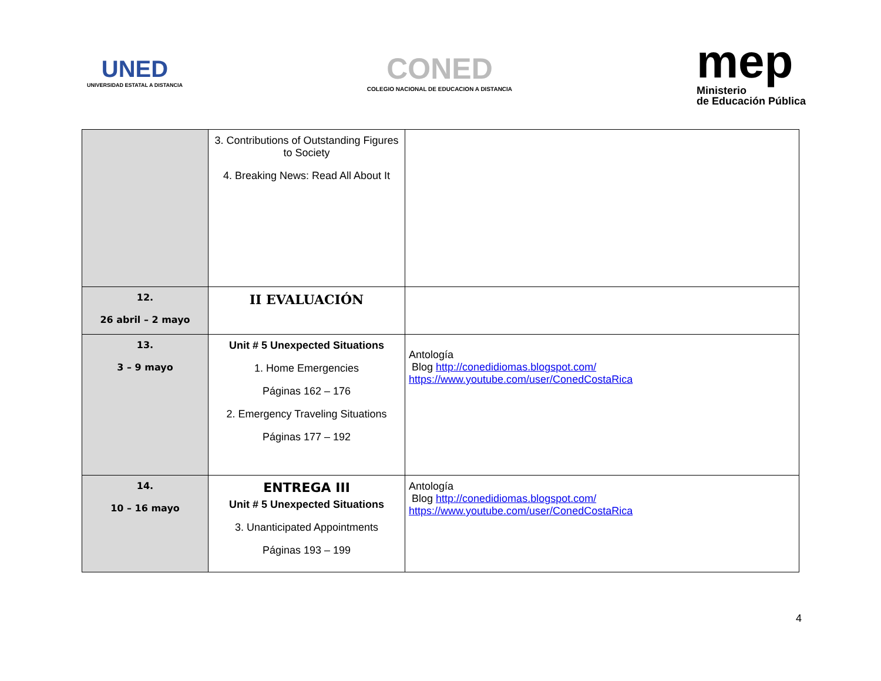UNED
UNIVERSIDAD ESTATAL A DISTANCIA
CONED
COLEGIO NACIONAL DE EDUCACION A DISTANCIA
mep
Ministerio
de Educación Pública
| | 3. Contributions of Outstanding Figures to Society 4. Breaking News: Read All About It | |
| 12. 26 abril – 2 mayo | II EVALUACIÓN | |
| 13. 3 – 9 mayo | Unit # 5 Unexpected Situations 1. Home Emergencies Páginas 162 – 176 2. Emergency Traveling Situations Páginas 177 – 192 | Antología Blog http://conedidiomas.blogspot.com/ https://www.youtube.com/user/ConedCostaRica |
| 14. 10 – 16 mayo | ENTREGA III Unit # 5 Unexpected Situations 3. Unanticipated Appointments Páginas 193 – 199 | Antología Blog http://conedidiomas.blogspot.com/ https://www.youtube.com/user/ConedCostaRica |
4